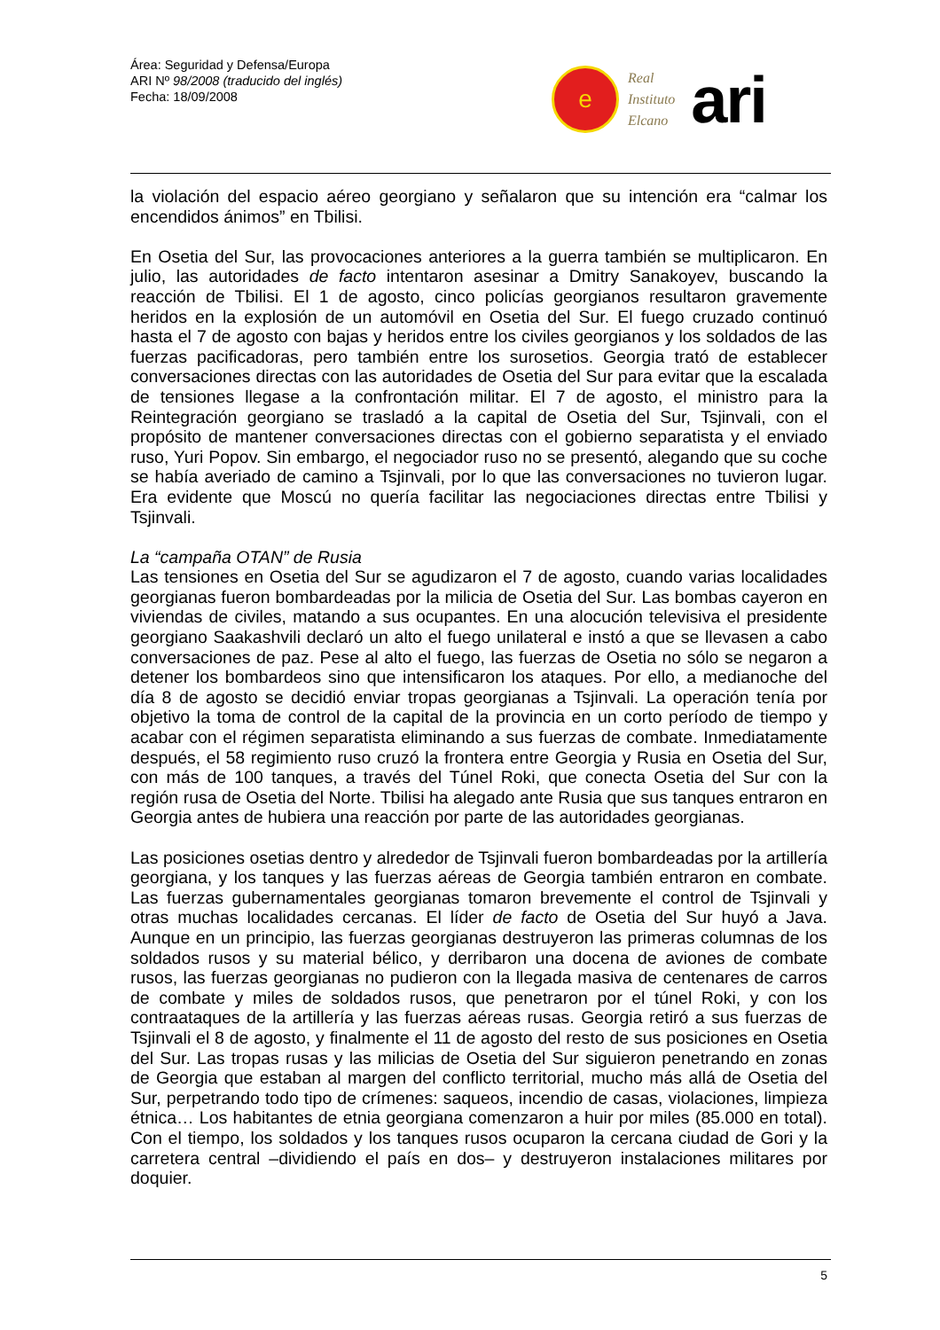Área: Seguridad y Defensa/Europa
ARI Nº 98/2008 (traducido del inglés)
Fecha: 18/09/2008
e
Real
Instituto
Elcano
ari
la violación del espacio aéreo georgiano y señalaron que su intención era “calmar los encendidos ánimos” en Tbilisi.
En Osetia del Sur, las provocaciones anteriores a la guerra también se multiplicaron. En julio, las autoridades de facto intentaron asesinar a Dmitry Sanakoyev, buscando la reacción de Tbilisi. El 1 de agosto, cinco policías georgianos resultaron gravemente heridos en la explosión de un automóvil en Osetia del Sur. El fuego cruzado continuó hasta el 7 de agosto con bajas y heridos entre los civiles georgianos y los soldados de las fuerzas pacificadoras, pero también entre los surosetios. Georgia trató de establecer conversaciones directas con las autoridades de Osetia del Sur para evitar que la escalada de tensiones llegase a la confrontación militar. El 7 de agosto, el ministro para la Reintegración georgiano se trasladó a la capital de Osetia del Sur, Tsjinvali, con el propósito de mantener conversaciones directas con el gobierno separatista y el enviado ruso, Yuri Popov. Sin embargo, el negociador ruso no se presentó, alegando que su coche se había averiado de camino a Tsjinvali, por lo que las conversaciones no tuvieron lugar. Era evidente que Moscú no quería facilitar las negociaciones directas entre Tbilisi y Tsjinvali.
La “campaña OTAN” de Rusia
Las tensiones en Osetia del Sur se agudizaron el 7 de agosto, cuando varias localidades georgianas fueron bombardeadas por la milicia de Osetia del Sur. Las bombas cayeron en viviendas de civiles, matando a sus ocupantes. En una alocución televisiva el presidente georgiano Saakashvili declaró un alto el fuego unilateral e instó a que se llevasen a cabo conversaciones de paz. Pese al alto el fuego, las fuerzas de Osetia no sólo se negaron a detener los bombardeos sino que intensificaron los ataques. Por ello, a medianoche del día 8 de agosto se decidió enviar tropas georgianas a Tsjinvali. La operación tenía por objetivo la toma de control de la capital de la provincia en un corto período de tiempo y acabar con el régimen separatista eliminando a sus fuerzas de combate. Inmediatamente después, el 58 regimiento ruso cruzó la frontera entre Georgia y Rusia en Osetia del Sur, con más de 100 tanques, a través del Túnel Roki, que conecta Osetia del Sur con la región rusa de Osetia del Norte. Tbilisi ha alegado ante Rusia que sus tanques entraron en Georgia antes de hubiera una reacción por parte de las autoridades georgianas.
Las posiciones osetias dentro y alrededor de Tsjinvali fueron bombardeadas por la artillería georgiana, y los tanques y las fuerzas aéreas de Georgia también entraron en combate. Las fuerzas gubernamentales georgianas tomaron brevemente el control de Tsjinvali y otras muchas localidades cercanas. El líder de facto de Osetia del Sur huyó a Java. Aunque en un principio, las fuerzas georgianas destruyeron las primeras columnas de los soldados rusos y su material bélico, y derribaron una docena de aviones de combate rusos, las fuerzas georgianas no pudieron con la llegada masiva de centenares de carros de combate y miles de soldados rusos, que penetraron por el túnel Roki, y con los contraataques de la artillería y las fuerzas aéreas rusas. Georgia retiró a sus fuerzas de Tsjinvali el 8 de agosto, y finalmente el 11 de agosto del resto de sus posiciones en Osetia del Sur. Las tropas rusas y las milicias de Osetia del Sur siguieron penetrando en zonas de Georgia que estaban al margen del conflicto territorial, mucho más allá de Osetia del Sur, perpetrando todo tipo de crímenes: saqueos, incendio de casas, violaciones, limpieza étnica… Los habitantes de etnia georgiana comenzaron a huir por miles (85.000 en total). Con el tiempo, los soldados y los tanques rusos ocuparon la cercana ciudad de Gori y la carretera central –dividiendo el país en dos– y destruyeron instalaciones militares por doquier.
5